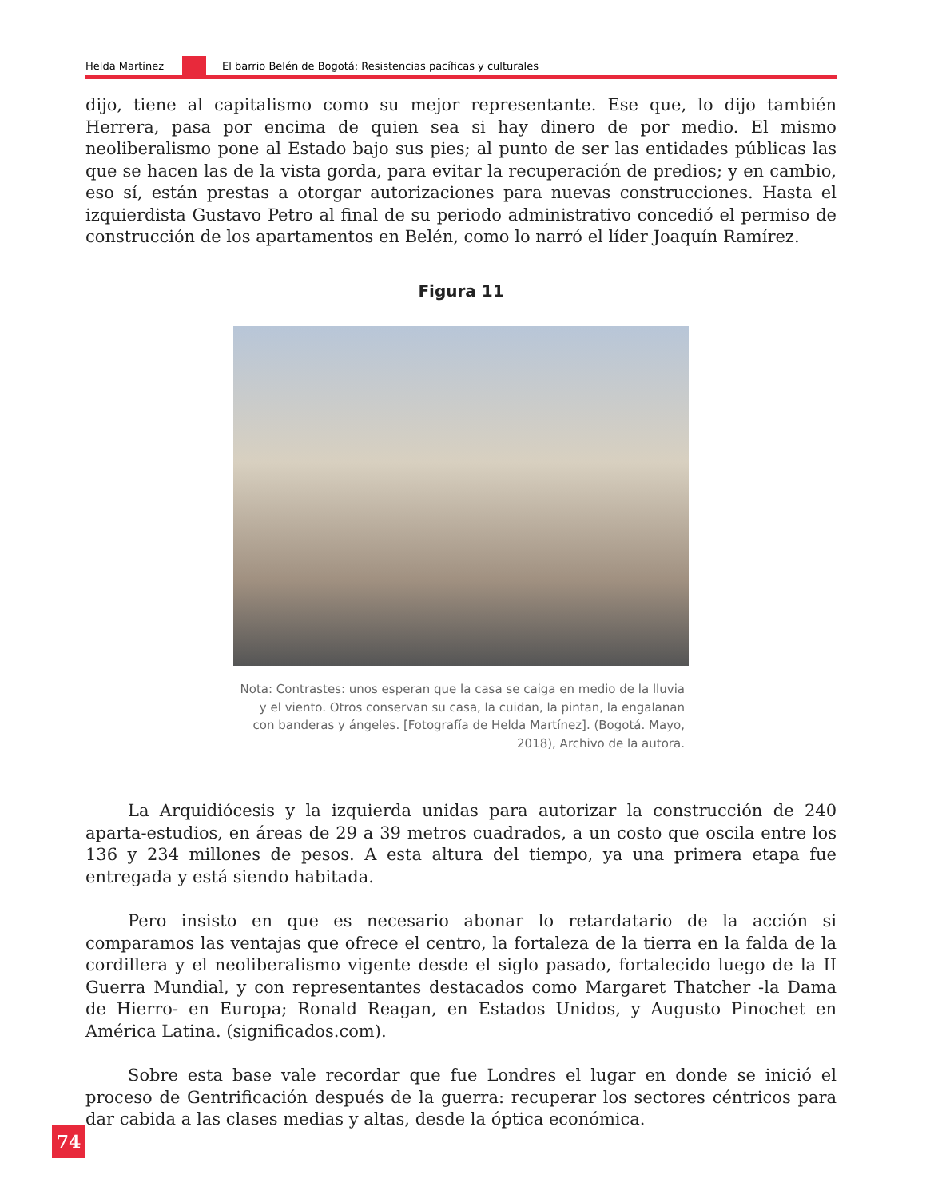Helda Martínez
El barrio Belén de Bogotá: Resistencias pacíficas y culturales
dijo, tiene al capitalismo como su mejor representante. Ese que, lo dijo también Herrera, pasa por encima de quien sea si hay dinero de por medio. El mismo neoliberalismo pone al Estado bajo sus pies; al punto de ser las entidades públicas las que se hacen las de la vista gorda, para evitar la recuperación de predios; y en cambio, eso sí, están prestas a otorgar autorizaciones para nuevas construcciones. Hasta el izquierdista Gustavo Petro al final de su periodo administrativo concedió el permiso de construcción de los apartamentos en Belén, como lo narró el líder Joaquín Ramírez.
Figura 11
Nota: Contrastes: unos esperan que la casa se caiga en medio de la lluvia y el viento. Otros conservan su casa, la cuidan, la pintan, la engalanan con banderas y ángeles. [Fotografía de Helda Martínez]. (Bogotá. Mayo, 2018), Archivo de la autora.
La Arquidiócesis y la izquierda unidas para autorizar la construcción de 240 aparta-estudios, en áreas de 29 a 39 metros cuadrados, a un costo que oscila entre los 136 y 234 millones de pesos. A esta altura del tiempo, ya una primera etapa fue entregada y está siendo habitada.
Pero insisto en que es necesario abonar lo retardatario de la acción si comparamos las ventajas que ofrece el centro, la fortaleza de la tierra en la falda de la cordillera y el neoliberalismo vigente desde el siglo pasado, fortalecido luego de la II Guerra Mundial, y con representantes destacados como Margaret Thatcher -la Dama de Hierro- en Europa; Ronald Reagan, en Estados Unidos, y Augusto Pinochet en América Latina. (significados.com).
Sobre esta base vale recordar que fue Londres el lugar en donde se inició el proceso de Gentrificación después de la guerra: recuperar los sectores céntricos para dar cabida a las clases medias y altas, desde la óptica económica.
74